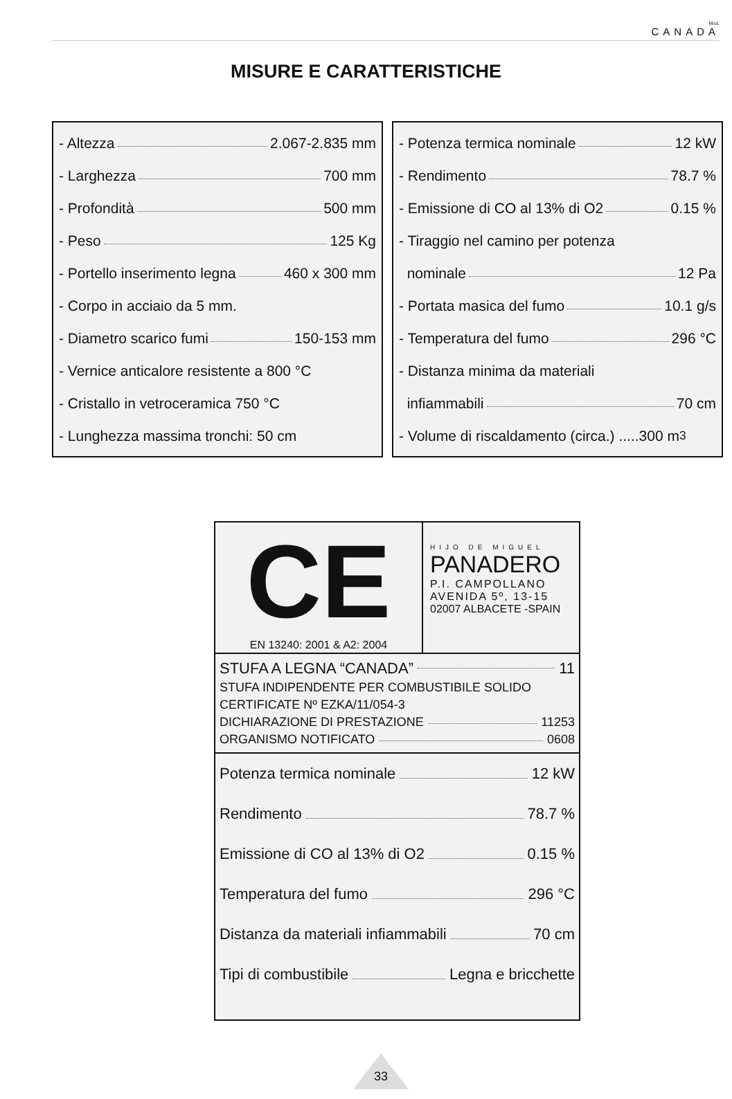Mod.
CANADA
MISURE E CARATTERISTICHE
- Altezza 2.067-2.835 mm
- Larghezza 700 mm
- Profondità 500 mm
- Peso 125 Kg
- Portello inserimento legna 460 x 300 mm
- Corpo in acciaio da 5 mm.
- Diametro scarico fumi 150-153 mm
- Vernice anticalore resistente a 800 °C
- Cristallo in vetroceramica 750 °C
- Lunghezza massima tronchi: 50 cm
- Potenza termica nominale 12 kW
- Rendimento 78.7 %
- Emissione di CO al 13% di O2 0.15 %
- Tiraggio nel camino per potenza
nominale 12 Pa
- Portata masica del fumo 10.1 g/s
- Temperatura del fumo 296 °C
- Distanza minima da materiali
infiammabili 70 cm
- Volume di riscaldamento (circa.) .....300 m<sup>3</sup>
CE
EN 13240: 2001 & A2: 2004
HIJO DE MIGUEL
PANADERO
P.I. CAMPOLLANO
AVENIDA 5º, 13-15
02007 ALBACETE -SPAIN
STUFA A LEGNA “CANADA” 11
STUFA INDIPENDENTE PER COMBUSTIBILE SOLIDO
CERTIFICATE Nº EZKA/11/054-3
DICHIARAZIONE DI PRESTAZIONE 11253
ORGANISMO NOTIFICATO 0608
Potenza termica nominale 12 kW
Rendimento 78.7 %
Emissione di CO al 13% di O2 0.15 %
Temperatura del fumo 296 °C
Distanza da materiali infiammabili 70 cm
Tipi di combustibile Legna e bricchette
33